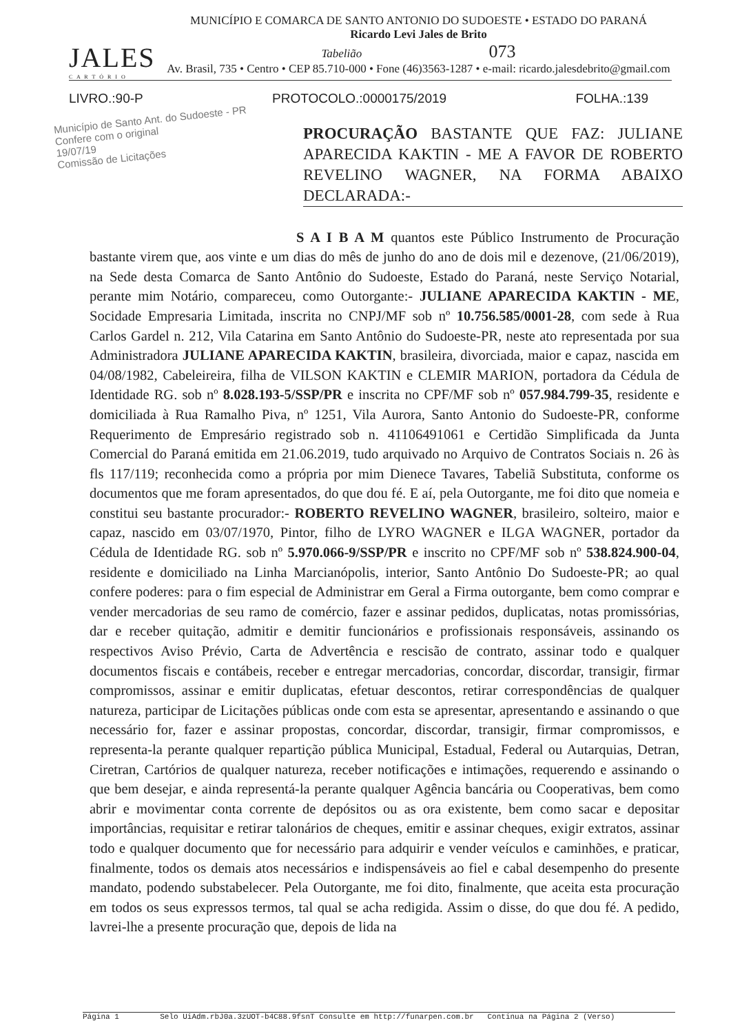JALES
C A R T Ó R I O
MUNICÍPIO E COMARCA DE SANTO ANTONIO DO SUDOESTE • ESTADO DO PARANÁ
Ricardo Levi Jales de Brito
Tabelião 073
Av. Brasil, 735 • Centro • CEP 85.710-000 • Fone (46)3563-1287 • e-mail: ricardo.jalesdebrito@gmail.com
LIVRO.:90-P PROTOCOLO.:0000175/2019 FOLHA.:139
Município de Santo Ant. do Sudoeste - PR
Confere com o original
19/07/19
Comissão de Licitações
PROCURAÇÃO BASTANTE QUE FAZ: JULIANE APARECIDA KAKTIN - ME A FAVOR DE ROBERTO REVELINO WAGNER, NA FORMA ABAIXO DECLARADA:-
S A I B A M quantos este Público Instrumento de Procuração bastante virem que, aos vinte e um dias do mês de junho do ano de dois mil e dezenove, (21/06/2019), na Sede desta Comarca de Santo Antônio do Sudoeste, Estado do Paraná, neste Serviço Notarial, perante mim Notário, compareceu, como Outorgante:- JULIANE APARECIDA KAKTIN - ME, Socidade Empresaria Limitada, inscrita no CNPJ/MF sob nº 10.756.585/0001-28, com sede à Rua Carlos Gardel n. 212, Vila Catarina em Santo Antônio do Sudoeste-PR, neste ato representada por sua Administradora JULIANE APARECIDA KAKTIN, brasileira, divorciada, maior e capaz, nascida em 04/08/1982, Cabeleireira, filha de VILSON KAKTIN e CLEMIR MARION, portadora da Cédula de Identidade RG. sob nº 8.028.193-5/SSP/PR e inscrita no CPF/MF sob nº 057.984.799-35, residente e domiciliada à Rua Ramalho Piva, nº 1251, Vila Aurora, Santo Antonio do Sudoeste-PR, conforme Requerimento de Empresário registrado sob n. 41106491061 e Certidão Simplificada da Junta Comercial do Paraná emitida em 21.06.2019, tudo arquivado no Arquivo de Contratos Sociais n. 26 às fls 117/119; reconhecida como a própria por mim Dienece Tavares, Tabeliã Substituta, conforme os documentos que me foram apresentados, do que dou fé. E aí, pela Outorgante, me foi dito que nomeia e constitui seu bastante procurador:- ROBERTO REVELINO WAGNER, brasileiro, solteiro, maior e capaz, nascido em 03/07/1970, Pintor, filho de LYRO WAGNER e ILGA WAGNER, portador da Cédula de Identidade RG. sob nº 5.970.066-9/SSP/PR e inscrito no CPF/MF sob nº 538.824.900-04, residente e domiciliado na Linha Marcianópolis, interior, Santo Antônio Do Sudoeste-PR; ao qual confere poderes: para o fim especial de Administrar em Geral a Firma outorgante, bem como comprar e vender mercadorias de seu ramo de comércio, fazer e assinar pedidos, duplicatas, notas promissórias, dar e receber quitação, admitir e demitir funcionários e profissionais responsáveis, assinando os respectivos Aviso Prévio, Carta de Advertência e rescisão de contrato, assinar todo e qualquer documentos fiscais e contábeis, receber e entregar mercadorias, concordar, discordar, transigir, firmar compromissos, assinar e emitir duplicatas, efetuar descontos, retirar correspondências de qualquer natureza, participar de Licitações públicas onde com esta se apresentar, apresentando e assinando o que necessário for, fazer e assinar propostas, concordar, discordar, transigir, firmar compromissos, e representa-la perante qualquer repartição pública Municipal, Estadual, Federal ou Autarquias, Detran, Ciretran, Cartórios de qualquer natureza, receber notificações e intimações, requerendo e assinando o que bem desejar, e ainda representá-la perante qualquer Agência bancária ou Cooperativas, bem como abrir e movimentar conta corrente de depósitos ou as ora existente, bem como sacar e depositar importâncias, requisitar e retirar talonários de cheques, emitir e assinar cheques, exigir extratos, assinar todo e qualquer documento que for necessário para adquirir e vender veículos e caminhões, e praticar, finalmente, todos os demais atos necessários e indispensáveis ao fiel e cabal desempenho do presente mandato, podendo substabelecer. Pela Outorgante, me foi dito, finalmente, que aceita esta procuração em todos os seus expressos termos, tal qual se acha redigida. Assim o disse, do que dou fé. A pedido, lavrei-lhe a presente procuração que, depois de lida na
Página 1 Selo UiAdm.rbJ0a.3zUOT-b4C88.9fsnT Consulte em http://funarpen.com.br Continua na Página 2 (Verso)